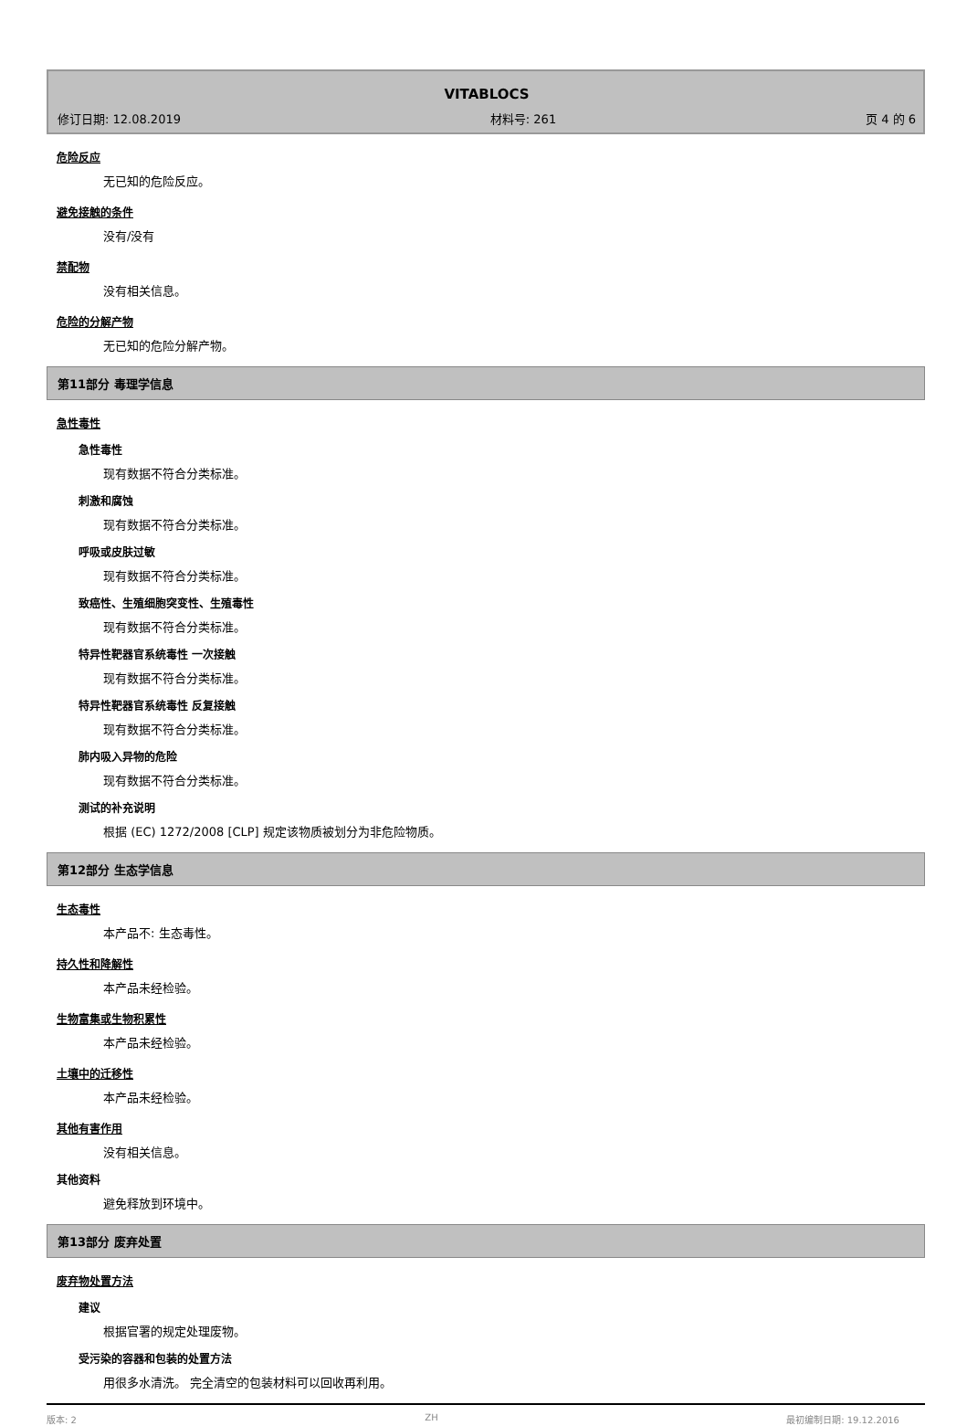VITABLOCS
修订日期: 12.08.2019 材料号: 261 页 4 的 6
危险反应
无已知的危险反应。
避免接触的条件
没有/没有
禁配物
没有相关信息。
危险的分解产物
无已知的危险分解产物。
第11部分 毒理学信息
急性毒性
急性毒性
现有数据不符合分类标准。
刺激和腐蚀
现有数据不符合分类标准。
呼吸或皮肤过敏
现有数据不符合分类标准。
致癌性、生殖细胞突变性、生殖毒性
现有数据不符合分类标准。
特异性靶器官系统毒性 一次接触
现有数据不符合分类标准。
特异性靶器官系统毒性 反复接触
现有数据不符合分类标准。
肺内吸入异物的危险
现有数据不符合分类标准。
测试的补充说明
根据 (EC) 1272/2008 [CLP] 规定该物质被划分为非危险物质。
第12部分 生态学信息
生态毒性
本产品不: 生态毒性。
持久性和降解性
本产品未经检验。
生物富集或生物积累性
本产品未经检验。
土壤中的迁移性
本产品未经检验。
其他有害作用
没有相关信息。
其他资料
避免释放到环境中。
第13部分 废弃处置
废弃物处置方法
建议
根据官署的规定处理废物。
受污染的容器和包装的处置方法
用很多水清洗。 完全清空的包装材料可以回收再利用。
版本: 2 ZH 最初编制日期: 19.12.2016